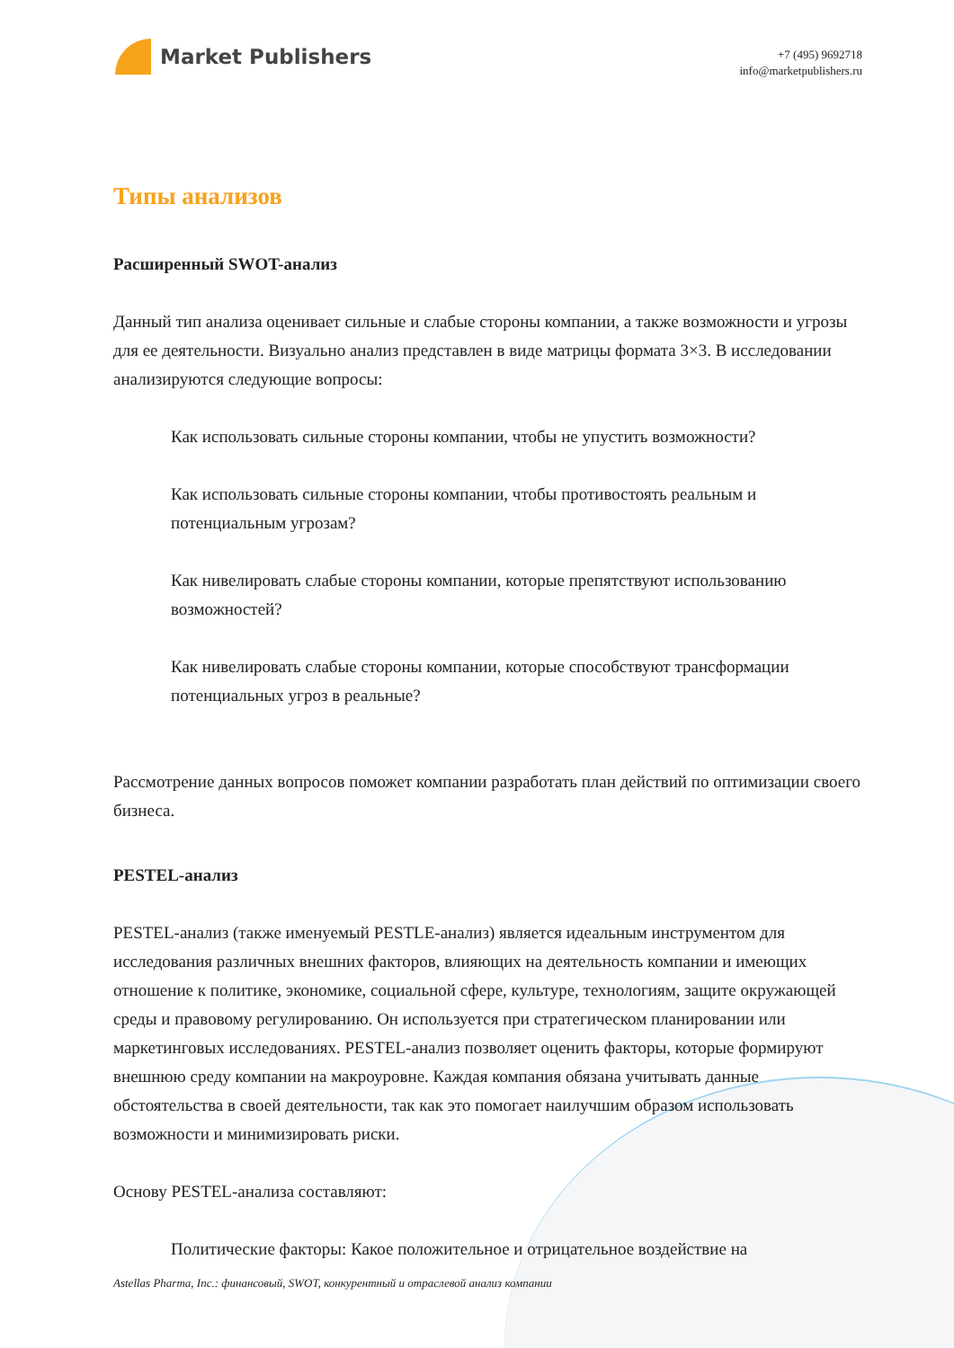Market Publishers
+7 (495) 9692718
info@marketpublishers.ru
Типы анализов
Расширенный SWOT-анализ
Данный тип анализа оценивает сильные и слабые стороны компании, а также возможности и угрозы для ее деятельности. Визуально анализ представлен в виде матрицы формата 3×3. В исследовании анализируются следующие вопросы:
Как использовать сильные стороны компании, чтобы не упустить возможности?
Как использовать сильные стороны компании, чтобы противостоять реальным и потенциальным угрозам?
Как нивелировать слабые стороны компании, которые препятствуют использованию возможностей?
Как нивелировать слабые стороны компании, которые способствуют трансформации потенциальных угроз в реальные?
Рассмотрение данных вопросов поможет компании разработать план действий по оптимизации своего бизнеса.
PESTEL-анализ
PESTEL-анализ (также именуемый PESTLE-анализ) является идеальным инструментом для исследования различных внешних факторов, влияющих на деятельность компании и имеющих отношение к политике, экономике, социальной сфере, культуре, технологиям, защите окружающей среды и правовому регулированию. Он используется при стратегическом планировании или маркетинговых исследованиях. PESTEL-анализ позволяет оценить факторы, которые формируют внешнюю среду компании на макроуровне. Каждая компания обязана учитывать данные обстоятельства в своей деятельности, так как это помогает наилучшим образом использовать возможности и минимизировать риски.
Основу PESTEL-анализа составляют:
Политические факторы: Какое положительное и отрицательное воздействие на
Astellas Pharma, Inc.: финансовый, SWOT, конкурентный и отраслевой анализ компании